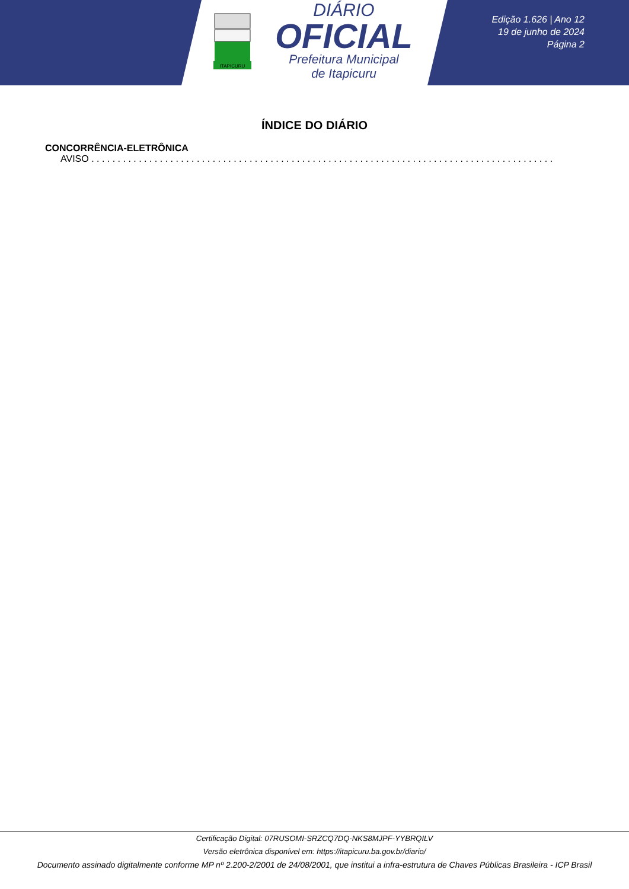ITAPICURU
DIÁRIO
OFICIAL
Prefeitura Municipal
de Itapicuru
Edição 1.626 | Ano 12
19 de junho de 2024
Página 2
ÍNDICE DO DIÁRIO
CONCORRÊNCIA-ELETRÔNICA
AVISO . . . . . . . . . . . . . . . . . . . . . . . . . . . . . . . . . . . . . . . . . . . . . . . . . . . . . . . . . . . . . . . . . . . . . . . . . . . . . . . . . . . . . . . . . . . . . . . . . . . . . . . . . . . .
Certificação Digital: 07RUSOMI-SRZCQ7DQ-NKS8MJPF-YYBRQILV
Versão eletrônica disponível em: https://itapicuru.ba.gov.br/diario/
Documento assinado digitalmente conforme MP nº 2.200-2/2001 de 24/08/2001, que institui a infra-estrutura de Chaves Públicas Brasileira - ICP Brasil